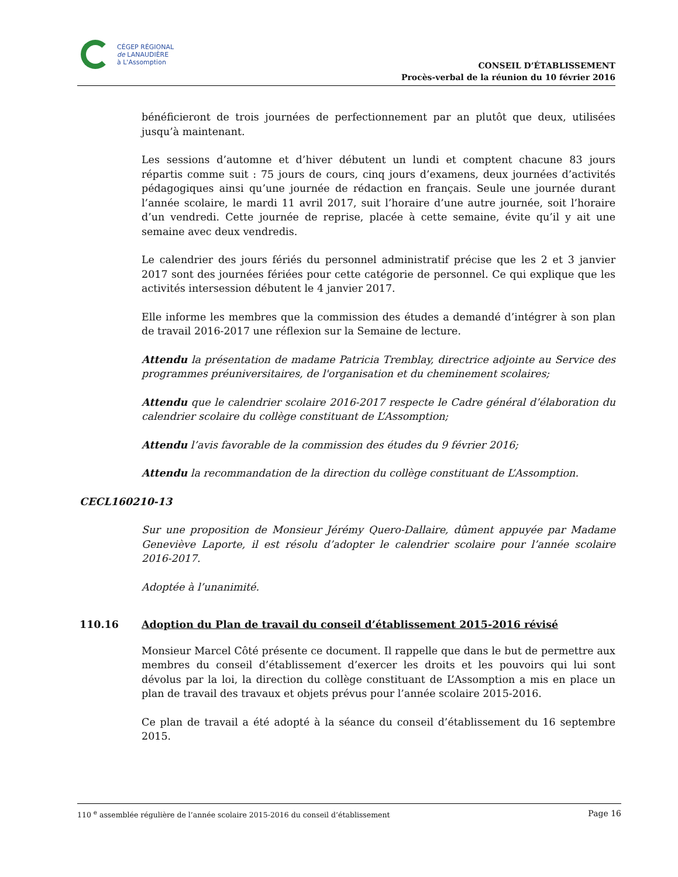CÉGEP RÉGIONAL
de LANAUDIÈRE
à L'Assomption
CONSEIL D’ÉTABLISSEMENT
Procès-verbal de la réunion du 10 février 2016
bénéficieront de trois journées de perfectionnement par an plutôt que deux, utilisées jusqu’à maintenant.
Les sessions d’automne et d’hiver débutent un lundi et comptent chacune 83 jours répartis comme suit : 75 jours de cours, cinq jours d’examens, deux journées d’activités pédagogiques ainsi qu’une journée de rédaction en français. Seule une journée durant l’année scolaire, le mardi 11 avril 2017, suit l’horaire d’une autre journée, soit l’horaire d’un vendredi. Cette journée de reprise, placée à cette semaine, évite qu’il y ait une semaine avec deux vendredis.
Le calendrier des jours fériés du personnel administratif précise que les 2 et 3 janvier 2017 sont des journées fériées pour cette catégorie de personnel. Ce qui explique que les activités intersession débutent le 4 janvier 2017.
Elle informe les membres que la commission des études a demandé d’intégrer à son plan de travail 2016-2017 une réflexion sur la Semaine de lecture.
Attendu la présentation de madame Patricia Tremblay, directrice adjointe au Service des programmes préuniversitaires, de l'organisation et du cheminement scolaires;
Attendu que le calendrier scolaire 2016-2017 respecte le Cadre général d’élaboration du calendrier scolaire du collège constituant de L’Assomption;
Attendu l’avis favorable de la commission des études du 9 février 2016;
Attendu la recommandation de la direction du collège constituant de L’Assomption.
CECL160210-13
Sur une proposition de Monsieur Jérémy Quero-Dallaire, dûment appuyée par Madame Geneviève Laporte, il est résolu d’adopter le calendrier scolaire pour l’année scolaire 2016-2017.
Adoptée à l’unanimité.
110.16 Adoption du Plan de travail du conseil d’établissement 2015-2016 révisé
Monsieur Marcel Côté présente ce document. Il rappelle que dans le but de permettre aux membres du conseil d’établissement d’exercer les droits et les pouvoirs qui lui sont dévolus par la loi, la direction du collège constituant de L’Assomption a mis en place un plan de travail des travaux et objets prévus pour l’année scolaire 2015-2016.
Ce plan de travail a été adopté à la séance du conseil d’établissement du 16 septembre 2015.
110 <sup>e</sup> assemblée régulière de l’année scolaire 2015-2016 du conseil d’établissement Page 16